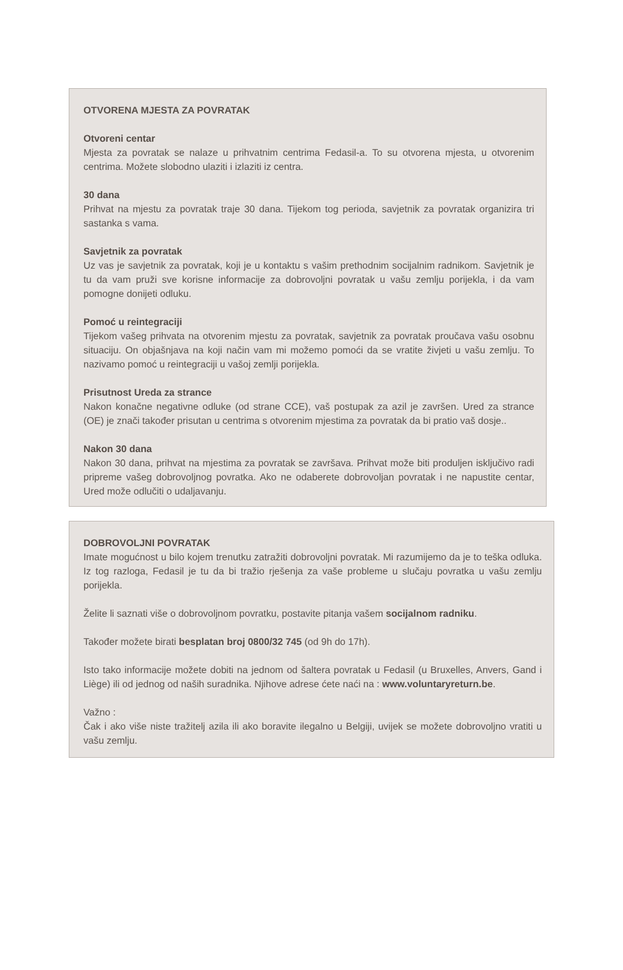OTVORENA MJESTA ZA POVRATAK
Otvoreni centar
Mjesta za povratak se nalaze u prihvatnim centrima Fedasil-a. To su otvorena mjesta, u otvorenim centrima. Možete slobodno ulaziti i izlaziti iz centra.
30 dana
Prihvat na mjestu za povratak traje 30 dana. Tijekom tog perioda, savjetnik za povratak organizira tri sastanka s vama.
Savjetnik za povratak
Uz vas je savjetnik za povratak, koji je u kontaktu s vašim prethodnim socijalnim radnikom. Savjetnik je tu da vam pruži sve korisne informacije za dobrovoljni povratak u vašu zemlju porijekla, i da vam pomogne donijeti odluku.
Pomoć u reintegraciji
Tijekom vašeg prihvata na otvorenim mjestu za povratak, savjetnik za povratak proučava vašu osobnu situaciju. On objašnjava na koji način vam mi možemo pomoći da se vratite živjeti u vašu zemlju. To nazivamo pomoć u reintegraciji u vašoj zemlji porijekla.
Prisutnost Ureda za strance
Nakon konačne negativne odluke (od strane CCE), vaš postupak za azil je završen. Ured za strance (OE) je znači također prisutan u centrima s otvorenim mjestima za povratak da bi pratio vaš dosje..
Nakon 30 dana
Nakon 30 dana, prihvat na mjestima za povratak se završava. Prihvat može biti produljen isključivo radi pripreme vašeg dobrovoljnog povratka. Ako ne odaberete dobrovoljan povratak i ne napustite centar, Ured može odlučiti o udaljavanju.
DOBROVOLJNI POVRATAK
Imate mogućnost u bilo kojem trenutku zatražiti dobrovoljni povratak. Mi razumijemo da je to teška odluka. Iz tog razloga, Fedasil je tu da bi tražio rješenja za vaše probleme u slučaju povratka u vašu zemlju porijekla.
Želite li saznati više o dobrovoljnom povratku, postavite pitanja vašem socijalnom radniku.
Također možete birati besplatan broj 0800/32 745 (od 9h do 17h).
Isto tako informacije možete dobiti na jednom od šaltera povratak u Fedasil (u Bruxelles, Anvers, Gand i Liège) ili od jednog od naših suradnika. Njihove adrese ćete naći na : www.voluntaryreturn.be.
Važno :
Čak i ako više niste tražitelj azila ili ako boravite ilegalno u Belgiji, uvijek se možete dobrovoljno vratiti u vašu zemlju.